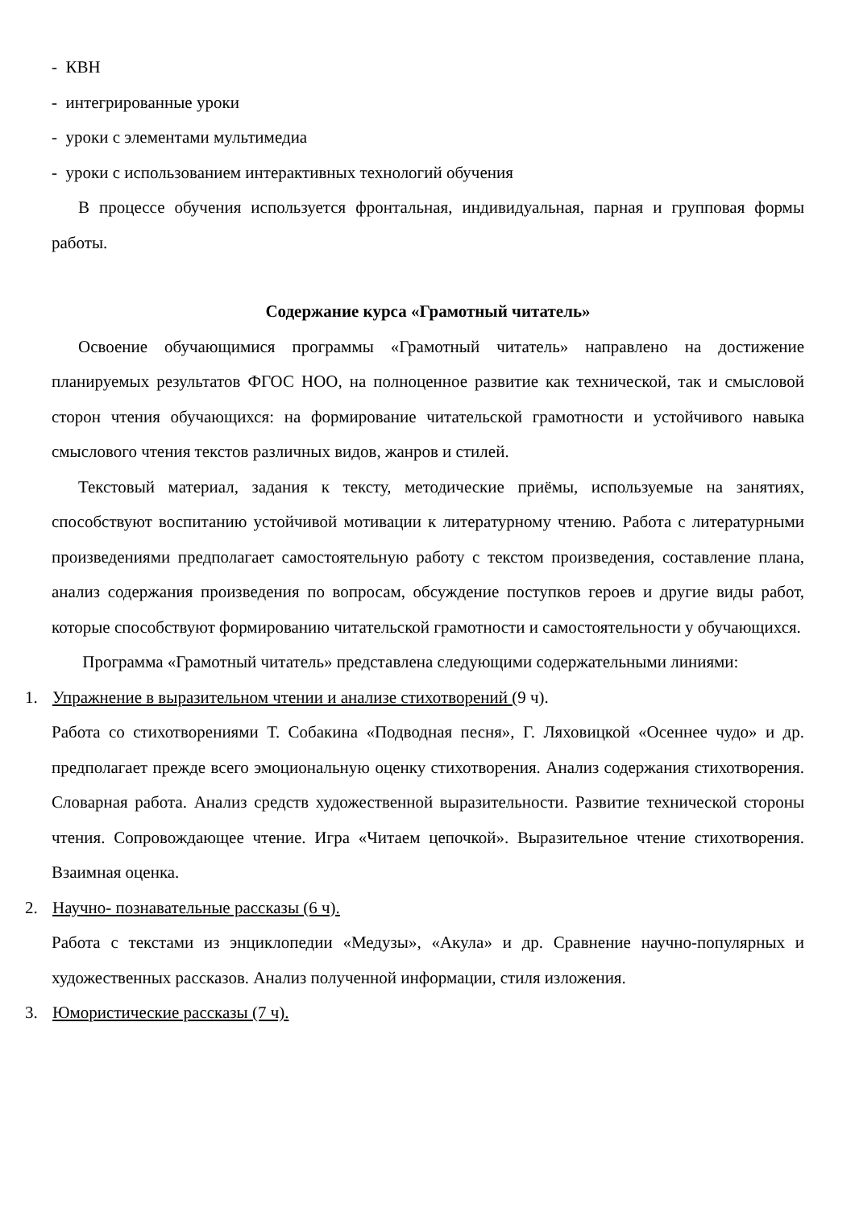- КВН
- интегрированные уроки
- уроки с элементами мультимедиа
- уроки с использованием интерактивных технологий обучения
В процессе обучения используется фронтальная, индивидуальная, парная и групповая формы работы.
Содержание курса «Грамотный читатель»
Освоение обучающимися программы «Грамотный читатель» направлено на достижение планируемых результатов ФГОС НОО, на полноценное развитие как технической, так и смысловой сторон чтения обучающихся: на формирование читательской грамотности и устойчивого навыка смыслового чтения текстов различных видов, жанров и стилей.
Текстовый материал, задания к тексту, методические приёмы, используемые на занятиях, способствуют воспитанию устойчивой мотивации к литературному чтению. Работа с литературными произведениями предполагает самостоятельную работу с текстом произведения, составление плана, анализ содержания произведения по вопросам, обсуждение поступков героев и другие виды работ, которые способствуют формированию читательской грамотности и самостоятельности у обучающихся.
Программа «Грамотный читатель» представлена следующими содержательными линиями:
1. Упражнение в выразительном чтении и анализе стихотворений (9 ч).
Работа со стихотворениями Т. Собакина «Подводная песня», Г. Ляховицкой «Осеннее чудо» и др. предполагает прежде всего эмоциональную оценку стихотворения. Анализ содержания стихотворения. Словарная работа. Анализ средств художественной выразительности. Развитие технической стороны чтения. Сопровождающее чтение. Игра «Читаем цепочкой». Выразительное чтение стихотворения. Взаимная оценка.
2. Научно- познавательные рассказы (6 ч).
Работа с текстами из энциклопедии «Медузы», «Акула» и др. Сравнение научно-популярных и художественных рассказов. Анализ полученной информации, стиля изложения.
3. Юмористические рассказы (7 ч).